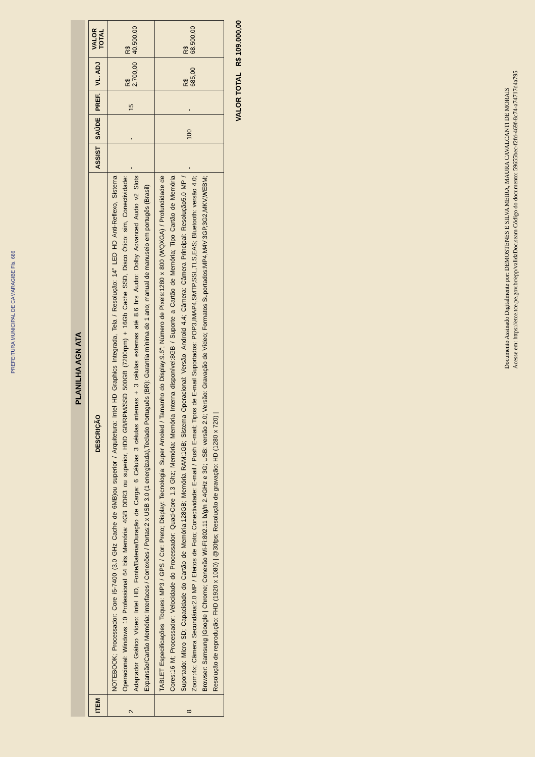PLANILHA AGN ATA
| ITEM | DESCRIÇÃO | ASSIST | SAÚDE | PREF. | VL. ADJ | VALOR TOTAL |
| --- | --- | --- | --- | --- | --- | --- |
| 2 | NOTEBOOK; Processador: Core i5-7400 (3.0 GHz Cache de 6MB)ou superior / Arquitetura: Intel HD Graphics Integrada, Tela / Resolução: 14" LED HD Anti-Reflexo, Sistema Operacional: Windows 10 Professional 64 bits Memória: 4GB DDR3 ou superior, HDD GB/RPM/SSD 500GB (7200rpm) + 16Gb Cache SSD, Disco Ótico: sim, Conectividade: Adaptador Gráfico Vídeo: Intel HD, Fonte/Bateria/Duração de Carga: 6 Células 3 células internas + 3 células externas até 8.6 hrs Áudio: Dolby Advanced Audio v2 Slots Expansão/Cartão Memória: Interfaces / Conexões / Portas:2 x USB 3.0 (1 energizada),Teclado Português (BR): Garantia mínima de 1 ano; manual de manuseio em portugês (Brasil) | - | - | 15 | R$ 2.700,00 | R$ 40.500,00 |
| 8 | TABLET Especificações: Toques: MP3 / GPS / Cor: Preto; Display: Tecnologia: Super Amoled / Tamanho do Display:9.6"; Número de Pixels:1280 x 800 (WQXGA) / Profundidade de Cores:16 M; Processador: Velocidade do Processador: Quad-Core 1.3 Ghz; Memória: Memória Interna disponível:8GB / Suporte a Cartão de Memória; Tipo Cartão de Memória Suportado: Micro SD; Capacidade do Cartão de Memória:128GB; Memória RAM:1GB; Sistema Operacional: Versão: Android 4.4; Câmera: Câmera Principal: Resolução5.0 MP / Zoom:4x; Câmera Secundária:2.0 MP / Efeitos de Foto; Conectividade: E-mail / Push E-mail; Tipos de E-mail Suportados: POP3,IMAP4,SMTP,SSL,TLS,EAS; Bluetooth: versão 4.0; Browser: Samsung /Google / Chrome; Conexão Wi-Fi:802.11 b/g/n 2.4GHz e 3G; USB: versão 2.0; Versão: Gravação de Vídeo; Formatos Suportados:MP4,M4V,3GP,3G2,MKV,WEBM; Resolução de reprodução: FHD (1920 x 1080) / @30fps; Resolução de gravação: HD (1280 x 720) / | - | 100 | - | R$ 685,00 | R$ 68.500,00 |
VALOR TOTAL R$ 109.000,00
PREFEITURA MUNICIPAL DE CAMARAGIBE Fls. 686
Documento Assinado Digitalmente por: DEMOSTENES E SILVA MEIRA, MAURA CAVALCANTI DE MORAIS
Acesse em: https://etce.tce.pe.gov.br/epp/validaDoc.seam Código do documento: 59655bec-f2fd-469f-8c74-a74717d4a795